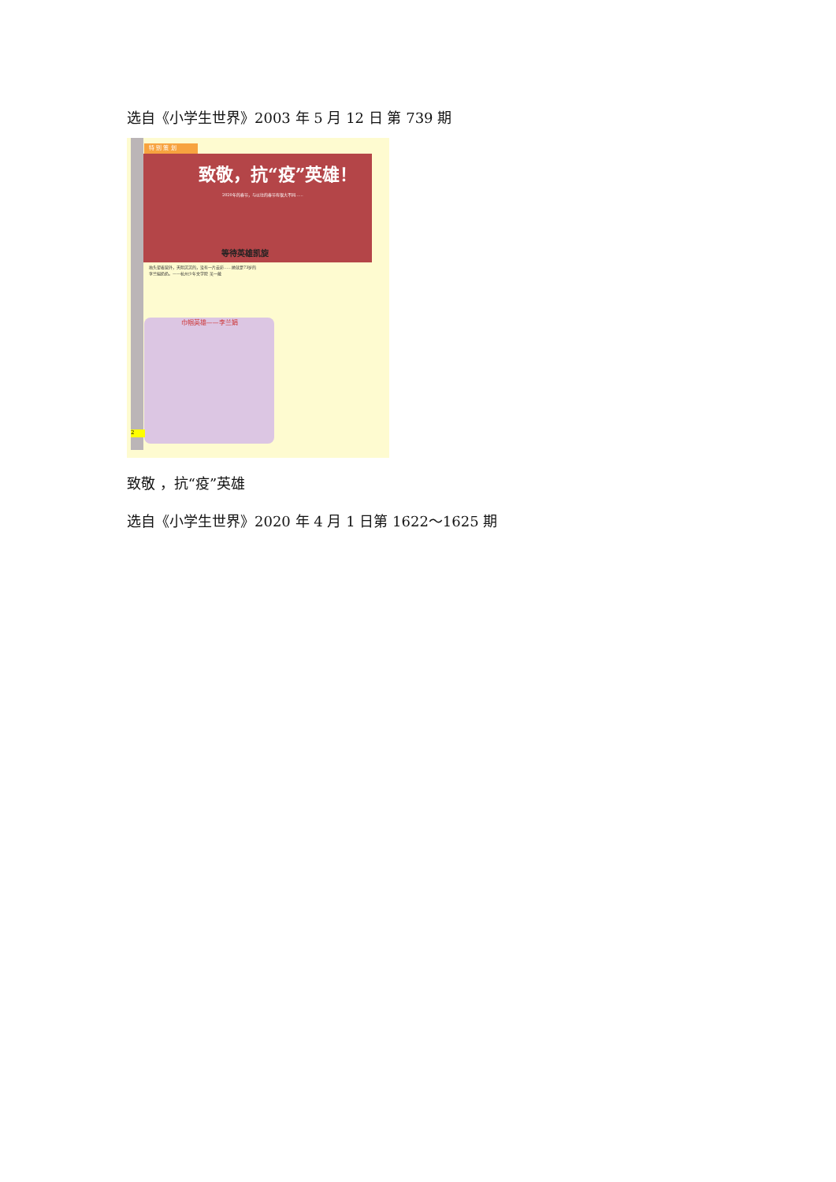选自《小学生世界》2003 年 5 月 12 日 第 739 期
特 别 策 划
致敬，抗“疫”英雄！
2020年的春节，与以往的春节有很大不同……
等待英雄凯旋
抬头望着窗外，天阴沉沉的，没有一片云彩……她就是73岁的李兰娟奶奶。——杭州少年文学院 吴一蔽
巾帼英雄——李兰娟
2
致敬 ，抗“疫”英雄
选自《小学生世界》2020 年 4 月 1 日第 1622～1625 期